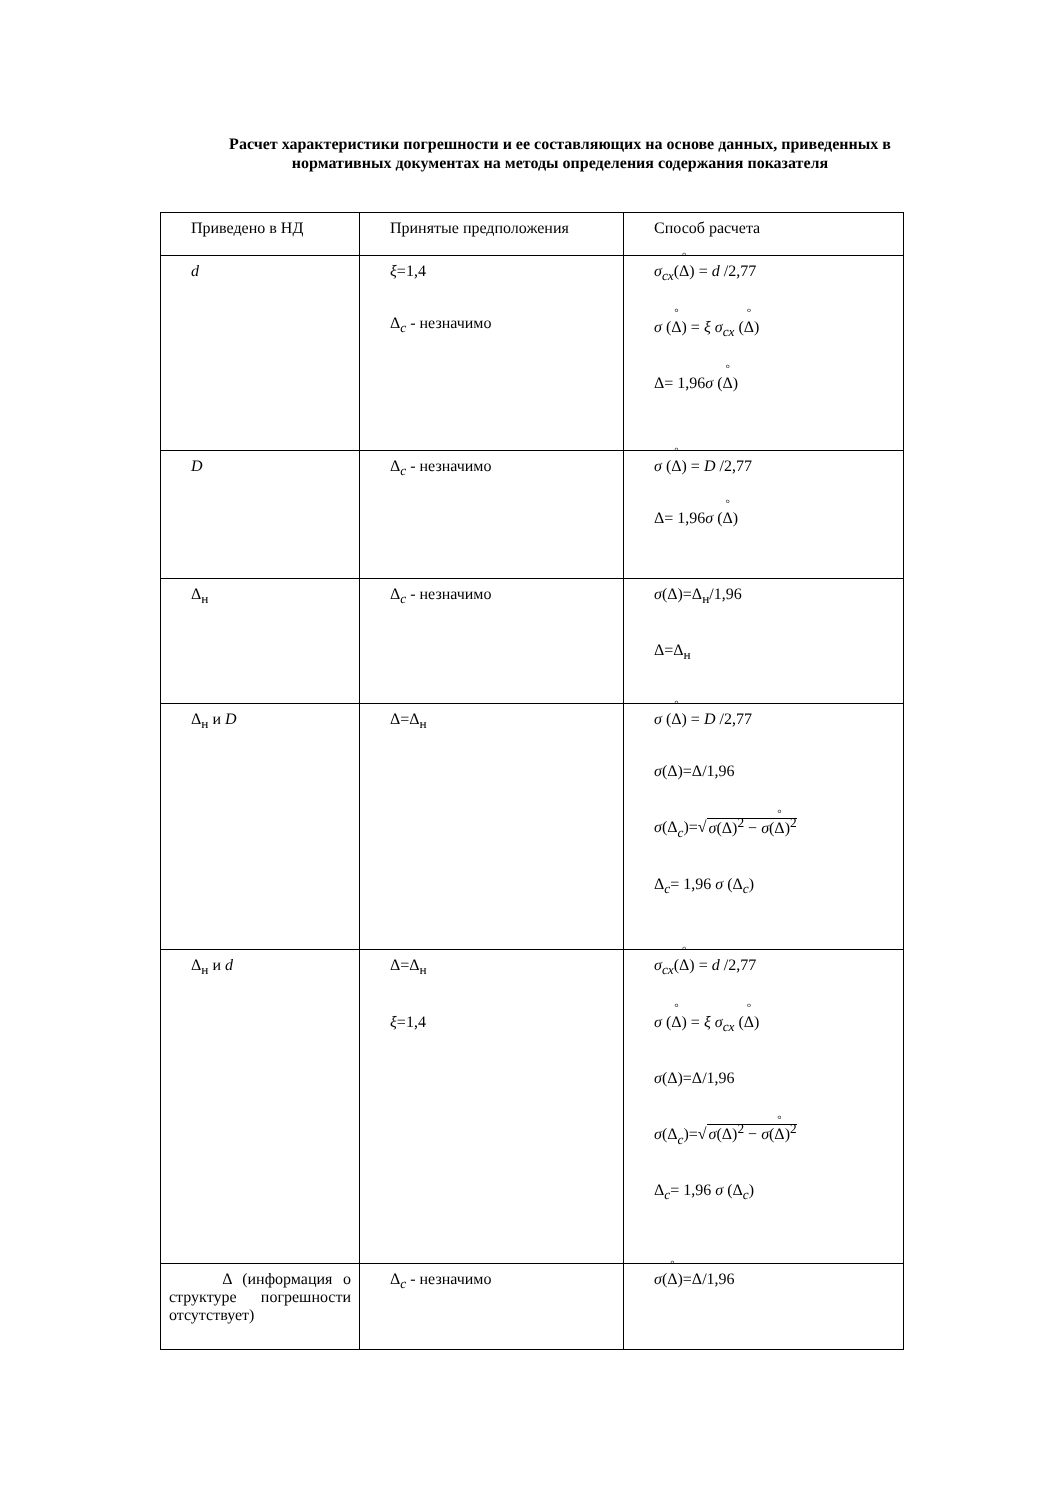Расчет характеристики погрешности и ее составляющих на основе данных, приведенных в нормативных документах на методы определения содержания показателя
| Приведено в НД | Принятые предположения | Способ расчета |
| --- | --- | --- |
| d | ξ =1,4 Δ<sub>c</sub> - незначимо | σ<sub>cx</sub> ( Δ ) = d /2,77 σ ( Δ ) = ξ σ<sub>cx</sub> ( Δ ) Δ= 1,96 σ ( Δ ) |
| D | Δ<sub>c</sub> - незначимо | σ ( Δ ) = D /2,77 Δ= 1,96 σ ( Δ ) |
| Δ<sub>н</sub> | Δ<sub>c</sub> - незначимо | σ (Δ)=Δ<sub>н</sub>/1,96 Δ=Δ<sub>н</sub> |
| Δ<sub>н</sub> и D | Δ=Δ<sub>н</sub> | σ ( Δ ) = D /2,77 σ (Δ)=Δ/1,96 σ (Δ<sub>c</sub>)=√ σ (Δ)<sup>2</sup> − σ ( Δ )<sup>2</sup> Δ<sub>c</sub>= 1,96 σ (Δ<sub>c</sub>) |
| Δ<sub>н</sub> и d | Δ=Δ<sub>н</sub> ξ =1,4 | σ<sub>cx</sub> ( Δ ) = d /2,77 σ ( Δ ) = ξ σ<sub>cx</sub> ( Δ ) σ (Δ)=Δ/1,96 σ (Δ<sub>c</sub>)=√ σ (Δ)<sup>2</sup> − σ ( Δ )<sup>2</sup> Δ<sub>c</sub>= 1,96 σ (Δ<sub>c</sub>) |
| Δ (информация о структуре погрешности отсутствует) | Δ<sub>c</sub> - незначимо | σ ( Δ )=Δ/1,96 |